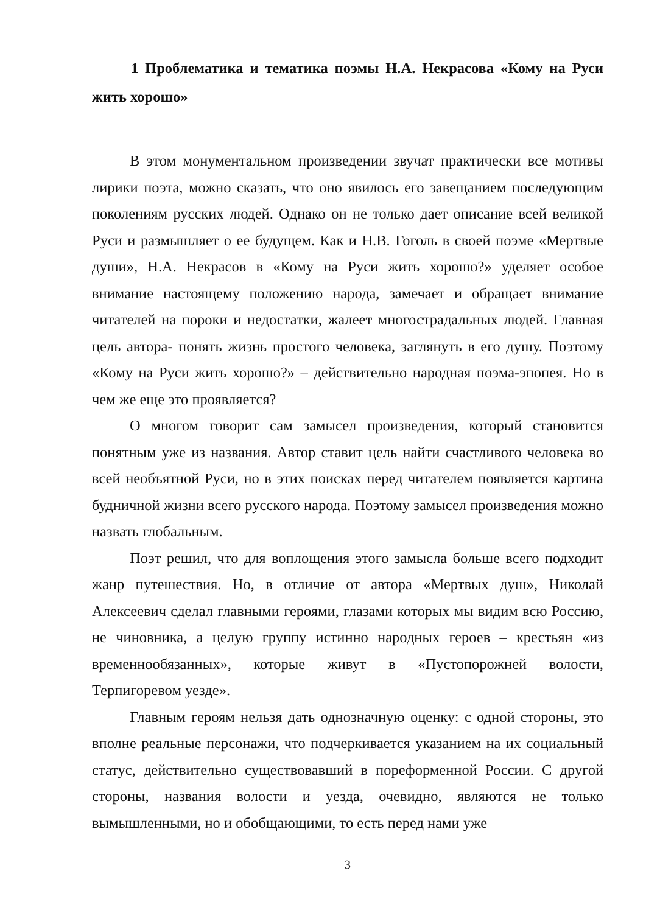1 Проблематика и тематика поэмы Н.А. Некрасова «Кому на Руси жить хорошо»
В этом монументальном произведении звучат практически все мотивы лирики поэта, можно сказать, что оно явилось его завещанием последующим поколениям русских людей. Однако он не только дает описание всей великой Руси и размышляет о ее будущем. Как и Н.В. Гоголь в своей поэме «Мертвые души», Н.А. Некрасов в «Кому на Руси жить хорошо?» уделяет особое внимание настоящему положению народа, замечает и обращает внимание читателей на пороки и недостатки, жалеет многострадальных людей. Главная цель автора- понять жизнь простого человека, заглянуть в его душу. Поэтому «Кому на Руси жить хорошо?» – действительно народная поэма-эпопея. Но в чем же еще это проявляется?
О многом говорит сам замысел произведения, который становится понятным уже из названия. Автор ставит цель найти счастливого человека во всей необъятной Руси, но в этих поисках перед читателем появляется картина будничной жизни всего русского народа. Поэтому замысел произведения можно назвать глобальным.
Поэт решил, что для воплощения этого замысла больше всего подходит жанр путешествия. Но, в отличие от автора «Мертвых душ», Николай Алексеевич сделал главными героями, глазами которых мы видим всю Россию, не чиновника, а целую группу истинно народных героев – крестьян «из временнообязанных», которые живут в «Пустопорожней волости, Терпигоревом уезде».
Главным героям нельзя дать однозначную оценку: с одной стороны, это вполне реальные персонажи, что подчеркивается указанием на их социальный статус, действительно существовавший в пореформенной России. С другой стороны, названия волости и уезда, очевидно, являются не только вымышленными, но и обобщающими, то есть перед нами уже
3